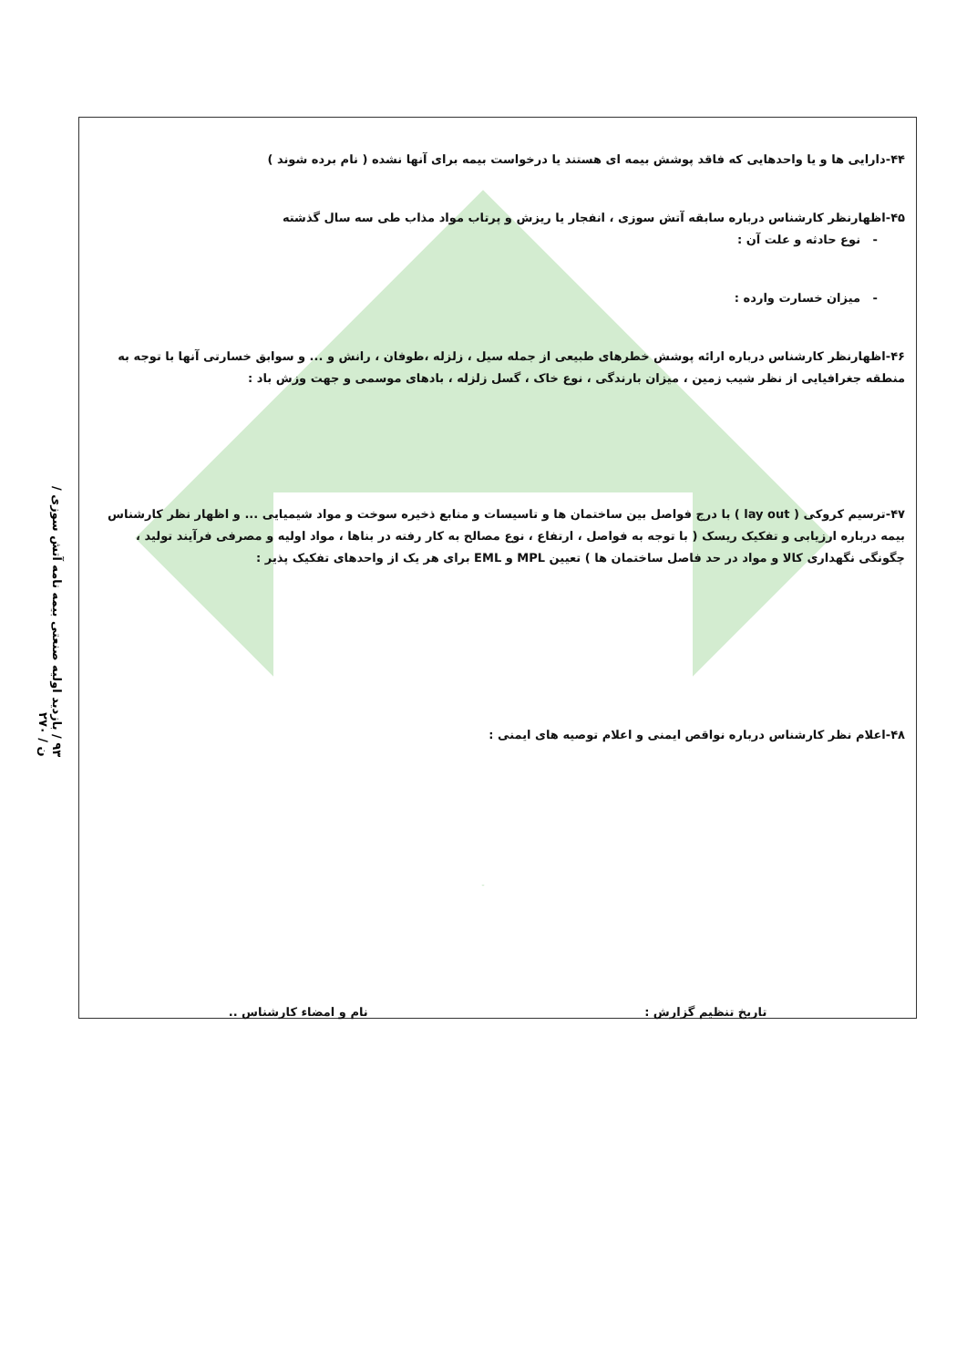۹۳ / بازدید اولیه صنعتی بیمه نامه آتش سوزی / ن / ۲۷۰
۴۴-دارایی ها و یا واحدهایی که فاقد پوشش بیمه ای هستند یا درخواست بیمه برای آنها نشده ( نام برده شوند )
۴۵-اظهارنظر کارشناس درباره سابقه آتش سوزی ، انفجار یا ریزش و پرتاب مواد مذاب طی سه سال گذشته
- نوع حادثه و علت آن :
- میزان خسارت وارده :
۴۶-اظهارنظر کارشناس درباره ارائه پوشش خطرهای طبیعی از جمله سیل ، زلزله ،طوفان ، رانش و ... و سوابق خسارتی آنها با توجه به منطقه جغرافیایی از نظر شیب زمین ، میزان بارندگی ، نوع خاک ، گسل زلزله ، بادهای موسمی و جهت وزش باد :
۴۷-ترسیم کروکی ( lay out ) با درج فواصل بین ساختمان ها و تاسیسات و منابع ذخیره سوخت و مواد شیمیایی ... و اظهار نظر کارشناس بیمه درباره ارزیابی و تفکیک ریسک ( با توجه به فواصل ، ارتفاع ، نوع مصالح به کار رفته در بناها ، مواد اولیه و مصرفی فرآیند تولید ، چگونگی نگهداری کالا و مواد در حد فاصل ساختمان ها ) تعیین MPL و EML برای هر یک از واحدهای تفکیک پذیر :
۴۸-اعلام نظر کارشناس درباره نواقص ایمنی و اعلام توصیه های ایمنی :
تاریخ تنظیم گزارش : نام و امضاء کارشناس ..